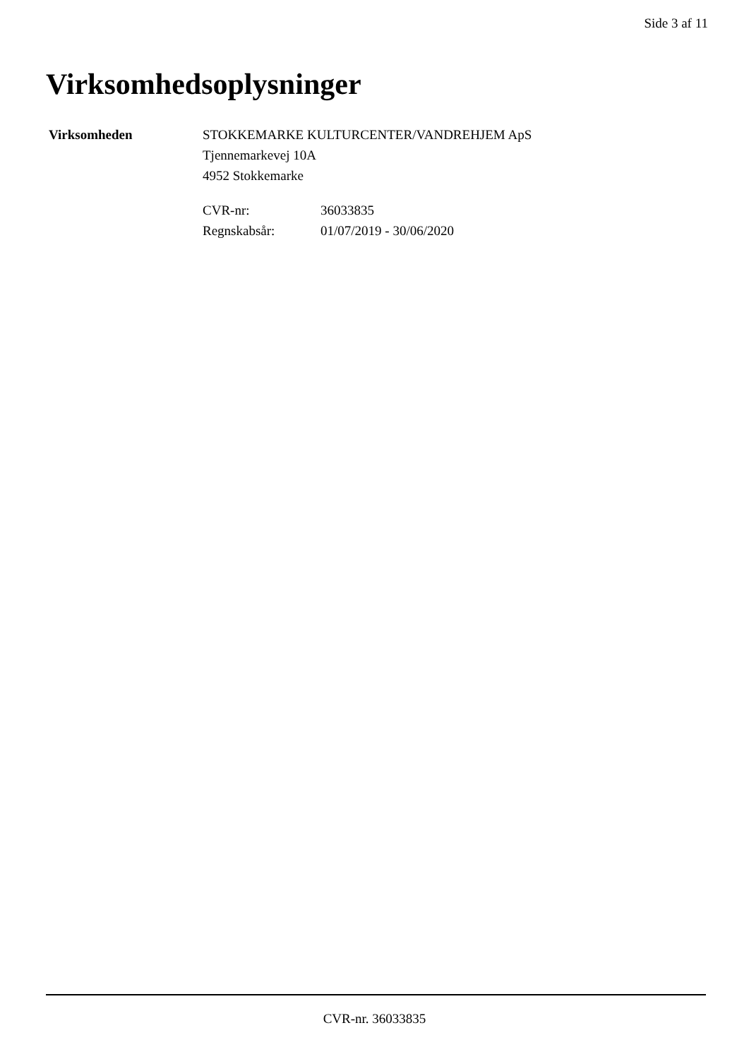Side 3 af 11
Virksomhedsoplysninger
Virksomheden STOKKEMARKE KULTURCENTER/VANDREHJEM ApS
Tjennemarkevej 10A
4952 Stokkemarke
| CVR-nr: | 36033835 |
| Regnskabsår: | 01/07/2019 - 30/06/2020 |
CVR-nr. 36033835